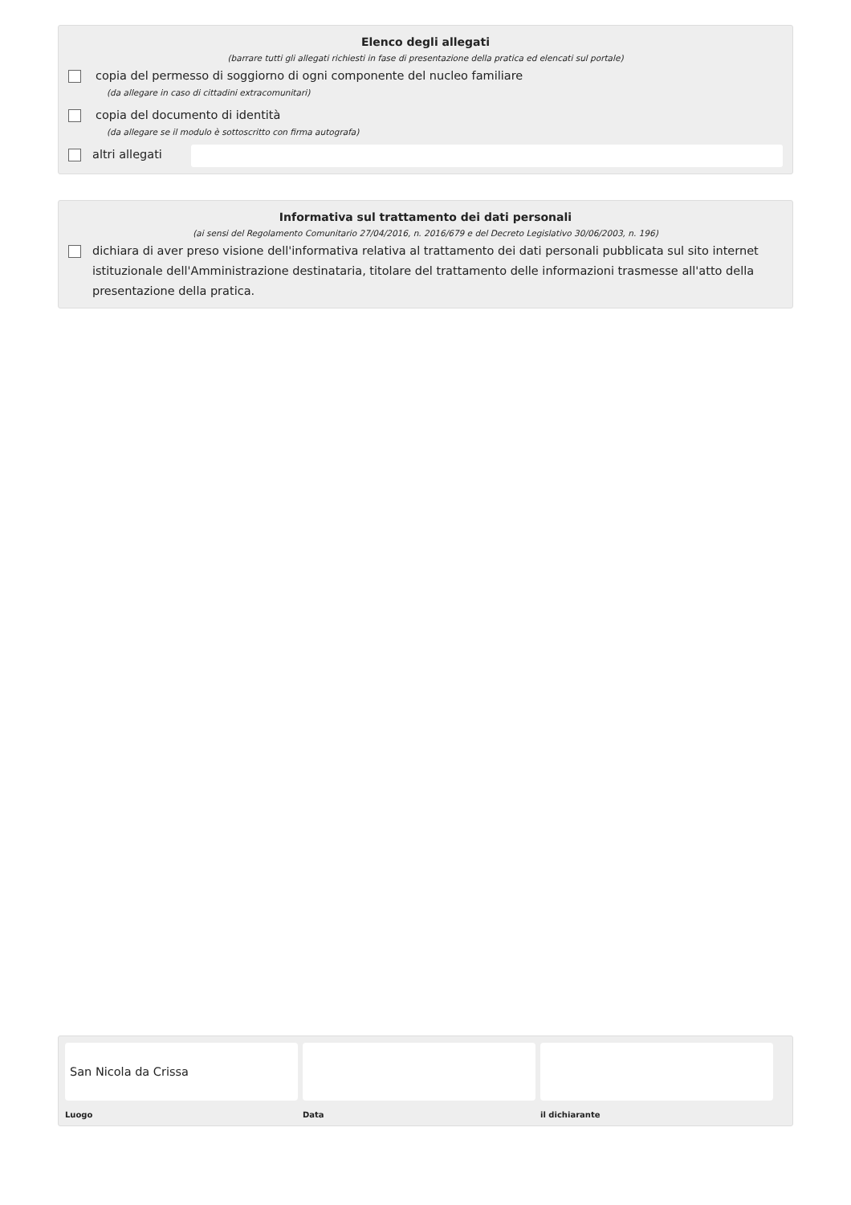Elenco degli allegati
(barrare tutti gli allegati richiesti in fase di presentazione della pratica ed elencati sul portale)
copia del permesso di soggiorno di ogni componente del nucleo familiare
(da allegare in caso di cittadini extracomunitari)
copia del documento di identità
(da allegare se il modulo è sottoscritto con firma autografa)
altri allegati
Informativa sul trattamento dei dati personali
(ai sensi del Regolamento Comunitario 27/04/2016, n. 2016/679 e del Decreto Legislativo 30/06/2003, n. 196)
dichiara di aver preso visione dell'informativa relativa al trattamento dei dati personali pubblicata sul sito internet istituzionale dell'Amministrazione destinataria, titolare del trattamento delle informazioni trasmesse all'atto della presentazione della pratica.
San Nicola da Crissa
Luogo
Data il dichiarante